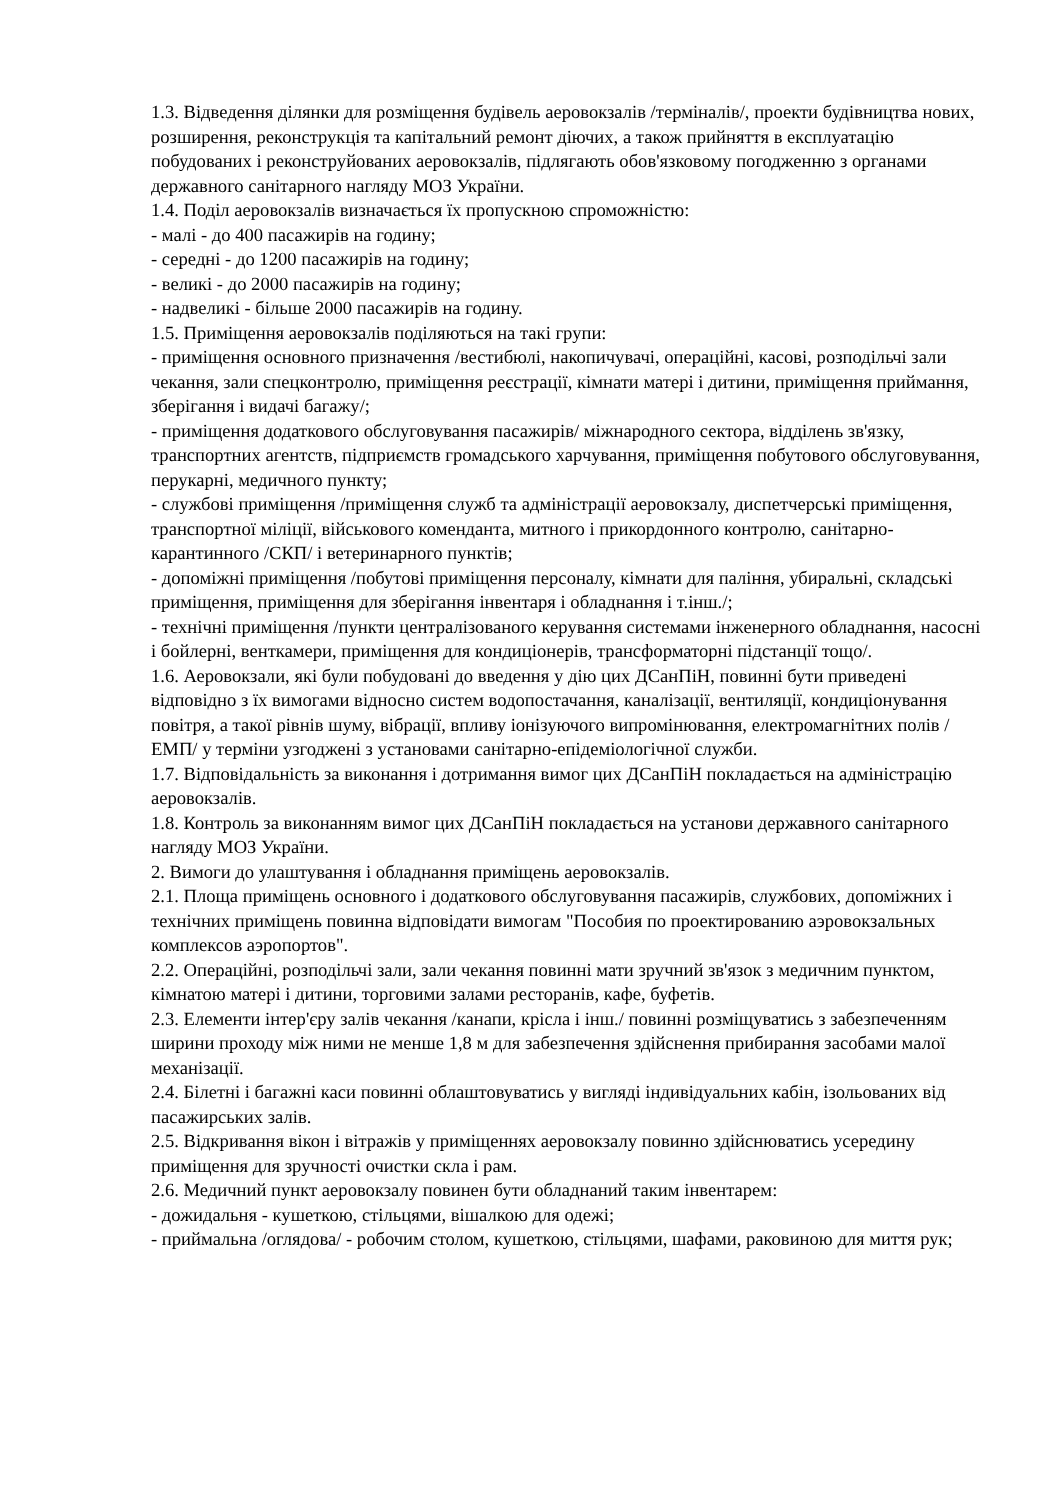1.3. Відведення ділянки для розміщення будівель аеровокзалів /терміналів/, проекти будівництва нових, розширення, реконструкція та капітальний ремонт діючих, а також прийняття в експлуатацію побудованих і реконструйованих аеровокзалів, підлягають обов'язковому погодженню з органами державного санітарного нагляду МОЗ України.
1.4. Поділ аеровокзалів визначається їх пропускною спроможністю:
- малі - до 400 пасажирів на годину;
- середні - до 1200 пасажирів на годину;
- великі - до 2000 пасажирів на годину;
- надвеликі - більше 2000 пасажирів на годину.
1.5. Приміщення аеровокзалів поділяються на такі групи:
- приміщення основного призначення /вестибюлі, накопичувачі, операційні, касові, розподільчі зали чекання, зали спецконтролю, приміщення реєстрації, кімнати матері і дитини, приміщення приймання, зберігання і видачі багажу/;
- приміщення додаткового обслуговування пасажирів/ міжнародного сектора, відділень зв'язку, транспортних агентств, підприємств громадського харчування, приміщення побутового обслуговування, перукарні, медичного пункту;
- службові приміщення /приміщення служб та адміністрації аеровокзалу, диспетчерські приміщення, транспортної міліції, військового коменданта, митного і прикордонного контролю, санітарно-карантинного /СКП/ і ветеринарного пунктів;
- допоміжні приміщення /побутові приміщення персоналу, кімнати для паління, убиральні, складські приміщення, приміщення для зберігання інвентаря і обладнання і т.інш./;
- технічні приміщення /пункти централізованого керування системами інженерного обладнання, насосні і бойлерні, венткамери, приміщення для кондиціонерів, трансформаторні підстанції тощо/.
1.6. Аеровокзали, які були побудовані до введення у дію цих ДСанПіН, повинні бути приведені відповідно з їх вимогами відносно систем водопостачання, каналізації, вентиляції, кондиціонування повітря, а такої рівнів шуму, вібрації, впливу іонізуючого випромінювання, електромагнітних полів /ЕМП/ у терміни узгоджені з установами санітарно-епідеміологічної служби.
1.7. Відповідальність за виконання і дотримання вимог цих ДСанПіН покладається на адміністрацію аеровокзалів.
1.8. Контроль за виконанням вимог цих ДСанПіН покладається на установи державного санітарного нагляду МОЗ України.
2. Вимоги до улаштування і обладнання приміщень аеровокзалів.
2.1. Площа приміщень основного і додаткового обслуговування пасажирів, службових, допоміжних і технічних приміщень повинна відповідати вимогам "Пособия по проектированию аэровокзальных комплексов аэропортов".
2.2. Операційні, розподільчі зали, зали чекання повинні мати зручний зв'язок з медичним пунктом, кімнатою матері і дитини, торговими залами ресторанів, кафе, буфетів.
2.3. Елементи інтер'єру залів чекання /канапи, крісла і інш./ повинні розміщуватись з забезпеченням ширини проходу між ними не менше 1,8 м для забезпечення здійснення прибирання засобами малої механізації.
2.4. Білетні і багажні каси повинні облаштовуватись у вигляді індивідуальних кабін, ізольованих від пасажирських залів.
2.5. Відкривання вікон і вітражів у приміщеннях аеровокзалу повинно здійснюватись усередину приміщення для зручності очистки скла і рам.
2.6. Медичний пункт аеровокзалу повинен бути обладнаний таким інвентарем:
- дожидальня - кушеткою, стільцями, вішалкою для одежі;
- приймальна /оглядова/ - робочим столом, кушеткою, стільцями, шафами, раковиною для миття рук;